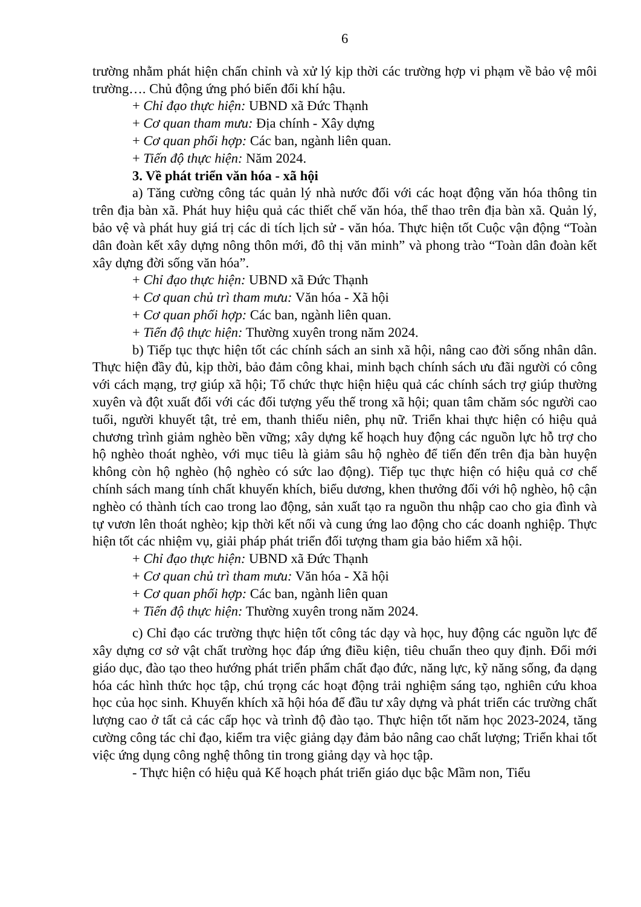6
trường nhằm phát hiện chấn chỉnh và xử lý kịp thời các trường hợp vi phạm về bảo vệ môi trường…. Chủ động ứng phó biến đổi khí hậu.
+ Chỉ đạo thực hiện: UBND xã Đức Thạnh
+ Cơ quan tham mưu: Địa chính - Xây dựng
+ Cơ quan phối hợp: Các ban, ngành liên quan.
+ Tiến độ thực hiện: Năm 2024.
3. Về phát triển văn hóa - xã hội
a) Tăng cường công tác quản lý nhà nước đối với các hoạt động văn hóa thông tin trên địa bàn xã. Phát huy hiệu quả các thiết chế văn hóa, thể thao trên địa bàn xã. Quản lý, bảo vệ và phát huy giá trị các di tích lịch sử - văn hóa. Thực hiện tốt Cuộc vận động “Toàn dân đoàn kết xây dựng nông thôn mới, đô thị văn minh” và phong trào “Toàn dân đoàn kết xây dựng đời sống văn hóa”.
+ Chỉ đạo thực hiện: UBND xã Đức Thạnh
+ Cơ quan chủ trì tham mưu: Văn hóa - Xã hội
+ Cơ quan phối hợp: Các ban, ngành liên quan.
+ Tiến độ thực hiện: Thường xuyên trong năm 2024.
b) Tiếp tục thực hiện tốt các chính sách an sinh xã hội, nâng cao đời sống nhân dân. Thực hiện đầy đủ, kịp thời, bảo đảm công khai, minh bạch chính sách ưu đãi người có công với cách mạng, trợ giúp xã hội; Tổ chức thực hiện hiệu quả các chính sách trợ giúp thường xuyên và đột xuất đối với các đối tượng yếu thế trong xã hội; quan tâm chăm sóc người cao tuổi, người khuyết tật, trẻ em, thanh thiếu niên, phụ nữ. Triển khai thực hiện có hiệu quả chương trình giảm nghèo bền vững; xây dựng kế hoạch huy động các nguồn lực hỗ trợ cho hộ nghèo thoát nghèo, với mục tiêu là giảm sâu hộ nghèo để tiến đến trên địa bàn huyện không còn hộ nghèo (hộ nghèo có sức lao động). Tiếp tục thực hiện có hiệu quả cơ chế chính sách mang tính chất khuyến khích, biểu dương, khen thưởng đối với hộ nghèo, hộ cận nghèo có thành tích cao trong lao động, sản xuất tạo ra nguồn thu nhập cao cho gia đình và tự vươn lên thoát nghèo; kịp thời kết nối và cung ứng lao động cho các doanh nghiệp. Thực hiện tốt các nhiệm vụ, giải pháp phát triển đối tượng tham gia bảo hiểm xã hội.
+ Chỉ đạo thực hiện: UBND xã Đức Thạnh
+ Cơ quan chủ trì tham mưu: Văn hóa - Xã hội
+ Cơ quan phối hợp: Các ban, ngành liên quan
+ Tiến độ thực hiện: Thường xuyên trong năm 2024.
c) Chỉ đạo các trường thực hiện tốt công tác dạy và học, huy động các nguồn lực để xây dựng cơ sở vật chất trường học đáp ứng điều kiện, tiêu chuẩn theo quy định. Đổi mới giáo dục, đào tạo theo hướng phát triển phẩm chất đạo đức, năng lực, kỹ năng sống, đa dạng hóa các hình thức học tập, chú trọng các hoạt động trải nghiệm sáng tạo, nghiên cứu khoa học của học sinh. Khuyến khích xã hội hóa để đầu tư xây dựng và phát triển các trường chất lượng cao ở tất cả các cấp học và trình độ đào tạo. Thực hiện tốt năm học 2023-2024, tăng cường công tác chỉ đạo, kiểm tra việc giảng dạy đảm bảo nâng cao chất lượng; Triển khai tốt việc ứng dụng công nghệ thông tin trong giảng dạy và học tập.
- Thực hiện có hiệu quả Kế hoạch phát triển giáo dục bậc Mầm non, Tiểu